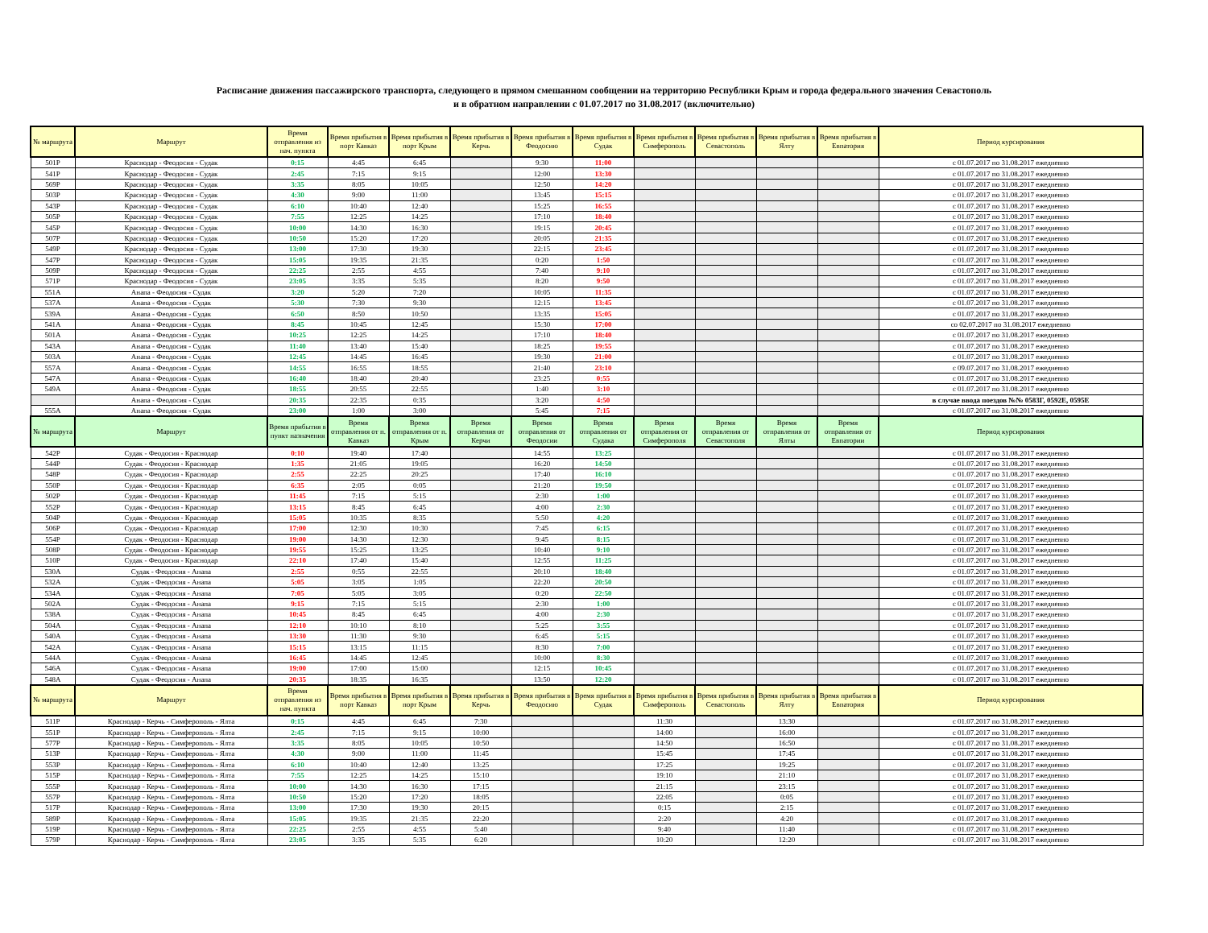Расписание движения пассажирского транспорта, следующего в прямом смешанном сообщении на территорию Республики Крым и города федерального значения Севастополь
и в обратном направлении с 01.07.2017 по 31.08.2017 (включительно)
| № маршрута | Маршрут | Время отправления из нач. пункта | Время прибытия в порт Кавказ | Время прибытия в порт Крым | Время прибытия в Керчь | Время прибытия в Феодосию | Время прибытия в Судак | Время прибытия в Симферополь | Время прибытия в Севастополь | Время прибытия в Ялту | Время прибытия в Евпатория | Период курсирования |
| --- | --- | --- | --- | --- | --- | --- | --- | --- | --- | --- | --- | --- |
| 501Р | Краснодар - Феодосия - Судак | 0:15 | 4:45 | 6:45 | | 9:30 | 11:00 | | | | | с 01.07.2017 по 31.08.2017 ежедневно |
| 541Р | Краснодар - Феодосия - Судак | 2:45 | 7:15 | 9:15 | | 12:00 | 13:30 | | | | | с 01.07.2017 по 31.08.2017 ежедневно |
| 569Р | Краснодар - Феодосия - Судак | 3:35 | 8:05 | 10:05 | | 12:50 | 14:20 | | | | | с 01.07.2017 по 31.08.2017 ежедневно |
| 503Р | Краснодар - Феодосия - Судак | 4:30 | 9:00 | 11:00 | | 13:45 | 15:15 | | | | | с 01.07.2017 по 31.08.2017 ежедневно |
| 543Р | Краснодар - Феодосия - Судак | 6:10 | 10:40 | 12:40 | | 15:25 | 16:55 | | | | | с 01.07.2017 по 31.08.2017 ежедневно |
| 505Р | Краснодар - Феодосия - Судак | 7:55 | 12:25 | 14:25 | | 17:10 | 18:40 | | | | | с 01.07.2017 по 31.08.2017 ежедневно |
| 545Р | Краснодар - Феодосия - Судак | 10:00 | 14:30 | 16:30 | | 19:15 | 20:45 | | | | | с 01.07.2017 по 31.08.2017 ежедневно |
| 507Р | Краснодар - Феодосия - Судак | 10:50 | 15:20 | 17:20 | | 20:05 | 21:35 | | | | | с 01.07.2017 по 31.08.2017 ежедневно |
| 549Р | Краснодар - Феодосия - Судак | 13:00 | 17:30 | 19:30 | | 22:15 | 23:45 | | | | | с 01.07.2017 по 31.08.2017 ежедневно |
| 547Р | Краснодар - Феодосия - Судак | 15:05 | 19:35 | 21:35 | | 0:20 | 1:50 | | | | | с 01.07.2017 по 31.08.2017 ежедневно |
| 509Р | Краснодар - Феодосия - Судак | 22:25 | 2:55 | 4:55 | | 7:40 | 9:10 | | | | | с 01.07.2017 по 31.08.2017 ежедневно |
| 571Р | Краснодар - Феодосия - Судак | 23:05 | 3:35 | 5:35 | | 8:20 | 9:50 | | | | | с 01.07.2017 по 31.08.2017 ежедневно |
| 551А | Анапа - Феодосия - Судак | 3:20 | 5:20 | 7:20 | | 10:05 | 11:35 | | | | | с 01.07.2017 по 31.08.2017 ежедневно |
| 537А | Анапа - Феодосия - Судак | 5:30 | 7:30 | 9:30 | | 12:15 | 13:45 | | | | | с 01.07.2017 по 31.08.2017 ежедневно |
| 539А | Анапа - Феодосия - Судак | 6:50 | 8:50 | 10:50 | | 13:35 | 15:05 | | | | | с 01.07.2017 по 31.08.2017 ежедневно |
| 541А | Анапа - Феодосия - Судак | 8:45 | 10:45 | 12:45 | | 15:30 | 17:00 | | | | | со 02.07.2017 по 31.08.2017 ежедневно |
| 501А | Анапа - Феодосия - Судак | 10:25 | 12:25 | 14:25 | | 17:10 | 18:40 | | | | | с 01.07.2017 по 31.08.2017 ежедневно |
| 543А | Анапа - Феодосия - Судак | 11:40 | 13:40 | 15:40 | | 18:25 | 19:55 | | | | | с 01.07.2017 по 31.08.2017 ежедневно |
| 503А | Анапа - Феодосия - Судак | 12:45 | 14:45 | 16:45 | | 19:30 | 21:00 | | | | | с 01.07.2017 по 31.08.2017 ежедневно |
| 557А | Анапа - Феодосия - Судак | 14:55 | 16:55 | 18:55 | | 21:40 | 23:10 | | | | | с 09.07.2017 по 31.08.2017 ежедневно |
| 547А | Анапа - Феодосия - Судак | 16:40 | 18:40 | 20:40 | | 23:25 | 0:55 | | | | | с 01.07.2017 по 31.08.2017 ежедневно |
| 549А | Анапа - Феодосия - Судак | 18:55 | 20:55 | 22:55 | | 1:40 | 3:10 | | | | | с 01.07.2017 по 31.08.2017 ежедневно |
| | Анапа - Феодосия - Судак | 20:35 | 22:35 | 0:35 | | 3:20 | 4:50 | | | | | в случае ввода поездов №№ 0583Г, 0592Е, 0595Е |
| 555А | Анапа - Феодосия - Судак | 23:00 | 1:00 | 3:00 | | 5:45 | 7:15 | | | | | с 01.07.2017 по 31.08.2017 ежедневно |
| № маршрута | Маршрут | Время прибытия в пункт назначения | Время отправления от п. Кавказ | Время отправления от п. Крым | Время отправления от Керчи | Время отправления от Феодосии | Время отправления от Судака | Время отправления от Симферополя | Время отправления от Севастополя | Время отправления от Ялты | Время отправления от Евпатории | Период курсирования |
| 542Р | Судак - Феодосия - Краснодар | 0:10 | 19:40 | 17:40 | | 14:55 | 13:25 | | | | | с 01.07.2017 по 31.08.2017 ежедневно |
| 544Р | Судак - Феодосия - Краснодар | 1:35 | 21:05 | 19:05 | | 16:20 | 14:50 | | | | | с 01.07.2017 по 31.08.2017 ежедневно |
| 548Р | Судак - Феодосия - Краснодар | 2:55 | 22:25 | 20:25 | | 17:40 | 16:10 | | | | | с 01.07.2017 по 31.08.2017 ежедневно |
| 550Р | Судак - Феодосия - Краснодар | 6:35 | 2:05 | 0:05 | | 21:20 | 19:50 | | | | | с 01.07.2017 по 31.08.2017 ежедневно |
| 502Р | Судак - Феодосия - Краснодар | 11:45 | 7:15 | 5:15 | | 2:30 | 1:00 | | | | | с 01.07.2017 по 31.08.2017 ежедневно |
| 552Р | Судак - Феодосия - Краснодар | 13:15 | 8:45 | 6:45 | | 4:00 | 2:30 | | | | | с 01.07.2017 по 31.08.2017 ежедневно |
| 504Р | Судак - Феодосия - Краснодар | 15:05 | 10:35 | 8:35 | | 5:50 | 4:20 | | | | | с 01.07.2017 по 31.08.2017 ежедневно |
| 506Р | Судак - Феодосия - Краснодар | 17:00 | 12:30 | 10:30 | | 7:45 | 6:15 | | | | | с 01.07.2017 по 31.08.2017 ежедневно |
| 554Р | Судак - Феодосия - Краснодар | 19:00 | 14:30 | 12:30 | | 9:45 | 8:15 | | | | | с 01.07.2017 по 31.08.2017 ежедневно |
| 508Р | Судак - Феодосия - Краснодар | 19:55 | 15:25 | 13:25 | | 10:40 | 9:10 | | | | | с 01.07.2017 по 31.08.2017 ежедневно |
| 510Р | Судак - Феодосия - Краснодар | 22:10 | 17:40 | 15:40 | | 12:55 | 11:25 | | | | | с 01.07.2017 по 31.08.2017 ежедневно |
| 530А | Судак - Феодосия - Анапа | 2:55 | 0:55 | 22:55 | | 20:10 | 18:40 | | | | | с 01.07.2017 по 31.08.2017 ежедневно |
| 532А | Судак - Феодосия - Анапа | 5:05 | 3:05 | 1:05 | | 22:20 | 20:50 | | | | | с 01.07.2017 по 31.08.2017 ежедневно |
| 534А | Судак - Феодосия - Анапа | 7:05 | 5:05 | 3:05 | | 0:20 | 22:50 | | | | | с 01.07.2017 по 31.08.2017 ежедневно |
| 502А | Судак - Феодосия - Анапа | 9:15 | 7:15 | 5:15 | | 2:30 | 1:00 | | | | | с 01.07.2017 по 31.08.2017 ежедневно |
| 538А | Судак - Феодосия - Анапа | 10:45 | 8:45 | 6:45 | | 4:00 | 2:30 | | | | | с 01.07.2017 по 31.08.2017 ежедневно |
| 504А | Судак - Феодосия - Анапа | 12:10 | 10:10 | 8:10 | | 5:25 | 3:55 | | | | | с 01.07.2017 по 31.08.2017 ежедневно |
| 540А | Судак - Феодосия - Анапа | 13:30 | 11:30 | 9:30 | | 6:45 | 5:15 | | | | | с 01.07.2017 по 31.08.2017 ежедневно |
| 542А | Судак - Феодосия - Анапа | 15:15 | 13:15 | 11:15 | | 8:30 | 7:00 | | | | | с 01.07.2017 по 31.08.2017 ежедневно |
| 544А | Судак - Феодосия - Анапа | 16:45 | 14:45 | 12:45 | | 10:00 | 8:30 | | | | | с 01.07.2017 по 31.08.2017 ежедневно |
| 546А | Судак - Феодосия - Анапа | 19:00 | 17:00 | 15:00 | | 12:15 | 10:45 | | | | | с 01.07.2017 по 31.08.2017 ежедневно |
| 548А | Судак - Феодосия - Анапа | 20:35 | 18:35 | 16:35 | | 13:50 | 12:20 | | | | | с 01.07.2017 по 31.08.2017 ежедневно |
| № маршрута | Маршрут | Время отправления из нач. пункта | Время прибытия в порт Кавказ | Время прибытия в порт Крым | Время прибытия в Керчь | Время прибытия в Феодосию | Время прибытия в Судак | Время прибытия в Симферополь | Время прибытия в Севастополь | Время прибытия в Ялту | Время прибытия в Евпатория | Период курсирования |
| 511Р | Краснодар - Керчь - Симферополь - Ялта | 0:15 | 4:45 | 6:45 | 7:30 | | | 11:30 | | 13:30 | | с 01.07.2017 по 31.08.2017 ежедневно |
| 551Р | Краснодар - Керчь - Симферополь - Ялта | 2:45 | 7:15 | 9:15 | 10:00 | | | 14:00 | | 16:00 | | с 01.07.2017 по 31.08.2017 ежедневно |
| 577Р | Краснодар - Керчь - Симферополь - Ялта | 3:35 | 8:05 | 10:05 | 10:50 | | | 14:50 | | 16:50 | | с 01.07.2017 по 31.08.2017 ежедневно |
| 513Р | Краснодар - Керчь - Симферополь - Ялта | 4:30 | 9:00 | 11:00 | 11:45 | | | 15:45 | | 17:45 | | с 01.07.2017 по 31.08.2017 ежедневно |
| 553Р | Краснодар - Керчь - Симферополь - Ялта | 6:10 | 10:40 | 12:40 | 13:25 | | | 17:25 | | 19:25 | | с 01.07.2017 по 31.08.2017 ежедневно |
| 515Р | Краснодар - Керчь - Симферополь - Ялта | 7:55 | 12:25 | 14:25 | 15:10 | | | 19:10 | | 21:10 | | с 01.07.2017 по 31.08.2017 ежедневно |
| 555Р | Краснодар - Керчь - Симферополь - Ялта | 10:00 | 14:30 | 16:30 | 17:15 | | | 21:15 | | 23:15 | | с 01.07.2017 по 31.08.2017 ежедневно |
| 557Р | Краснодар - Керчь - Симферополь - Ялта | 10:50 | 15:20 | 17:20 | 18:05 | | | 22:05 | | 0:05 | | с 01.07.2017 по 31.08.2017 ежедневно |
| 517Р | Краснодар - Керчь - Симферополь - Ялта | 13:00 | 17:30 | 19:30 | 20:15 | | | 0:15 | | 2:15 | | с 01.07.2017 по 31.08.2017 ежедневно |
| 589Р | Краснодар - Керчь - Симферополь - Ялта | 15:05 | 19:35 | 21:35 | 22:20 | | | 2:20 | | 4:20 | | с 01.07.2017 по 31.08.2017 ежедневно |
| 519Р | Краснодар - Керчь - Симферополь - Ялта | 22:25 | 2:55 | 4:55 | 5:40 | | | 9:40 | | 11:40 | | с 01.07.2017 по 31.08.2017 ежедневно |
| 579Р | Краснодар - Керчь - Симферополь - Ялта | 23:05 | 3:35 | 5:35 | 6:20 | | | 10:20 | | 12:20 | | с 01.07.2017 по 31.08.2017 ежедневно |